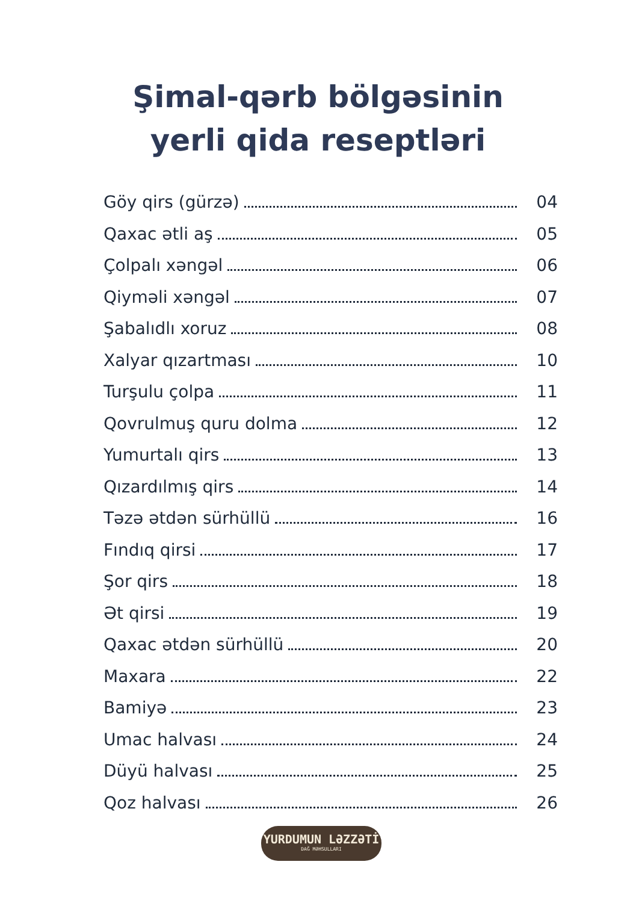Şimal-qərb bölgəsinin
yerli qida reseptləri
Göy qirs (gürzə) 04
Qaxac ətli aş 05
Çolpalı xəngəl 06
Qiyməli xəngəl 07
Şabalıdlı xoruz 08
Xalyar qızartması 10
Turşulu çolpa 11
Qovrulmuş quru dolma 12
Yumurtalı qirs 13
Qızardılmış qirs 14
Təzə ətdən sürhüllü 16
Fındıq qirsi 17
Şor qirs 18
Ət qirsi 19
Qaxac ətdən sürhüllü 20
Maxara 22
Bamiyə 23
Umac halvası 24
Düyü halvası 25
Qoz halvası 26
YURDUMUN LƏZZƏTİ
DAĞ MƏHSULLARI